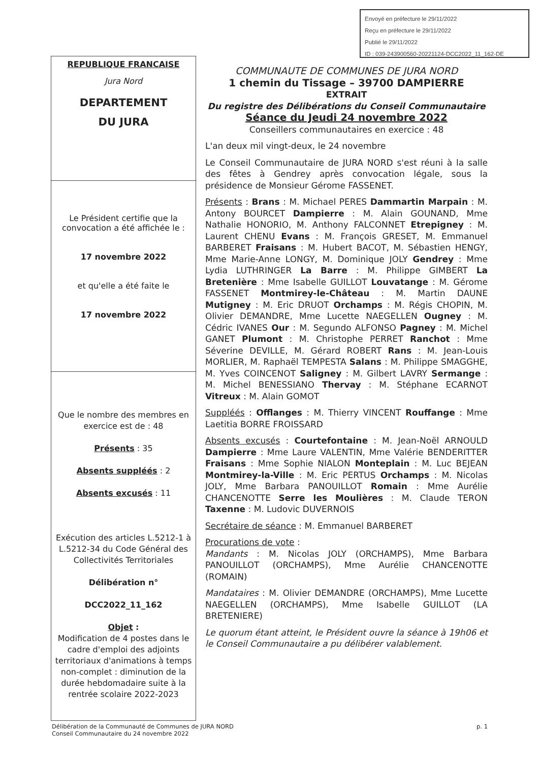Envoyé en préfecture le 29/11/2022
Reçu en préfecture le 29/11/2022
Publié le 29/11/2022
ID : 039-243900560-20221124-DCC2022_11_162-DE
REPUBLIQUE FRANCAISE
Jura Nord
DEPARTEMENT
DU JURA
Le Président certifie que la convocation a été affichée le :
17 novembre 2022
et qu'elle a été faite le
17 novembre 2022
Que le nombre des membres en exercice est de : 48
Présents : 35
Absents suppléés : 2
Absents excusés : 11
Exécution des articles L.5212-1 à L.5212-34 du Code Général des Collectivités Territoriales
Délibération n°
DCC2022_11_162
Objet :
Modification de 4 postes dans le cadre d'emploi des adjoints territoriaux d'animations à temps non-complet : diminution de la durée hebdomadaire suite à la rentrée scolaire 2022-2023
COMMUNAUTE DE COMMUNES DE JURA NORD
1 chemin du Tissage – 39700 DAMPIERRE
EXTRAIT
Du registre des Délibérations du Conseil Communautaire
Séance du Jeudi 24 novembre 2022
Conseillers communautaires en exercice : 48
L'an deux mil vingt-deux, le 24 novembre
Le Conseil Communautaire de JURA NORD s'est réuni à la salle des fêtes à Gendrey après convocation légale, sous la présidence de Monsieur Gérome FASSENET.
Présents : Brans : M. Michael PERES Dammartin Marpain : M. Antony BOURCET Dampierre : M. Alain GOUNAND, Mme Nathalie HONORIO, M. Anthony FALCONNET Etrepigney : M. Laurent CHENU Evans : M. François GRESET, M. Emmanuel BARBERET Fraisans : M. Hubert BACOT, M. Sébastien HENGY, Mme Marie-Anne LONGY, M. Dominique JOLY Gendrey : Mme Lydia LUTHRINGER La Barre : M. Philippe GIMBERT La Bretenière : Mme Isabelle GUILLOT Louvatange : M. Gérome FASSENET Montmirey-le-Château : M. Martin DAUNE Mutigney : M. Eric DRUOT Orchamps : M. Régis CHOPIN, M. Olivier DEMANDRE, Mme Lucette NAEGELLEN Ougney : M. Cédric IVANES Our : M. Segundo ALFONSO Pagney : M. Michel GANET Plumont : M. Christophe PERRET Ranchot : Mme Séverine DEVILLE, M. Gérard ROBERT Rans : M. Jean-Louis MORLIER, M. Raphaël TEMPESTA Salans : M. Philippe SMAGGHE, M. Yves COINCENOT Saligney : M. Gilbert LAVRY Sermange : M. Michel BENESSIANO Thervay : M. Stéphane ECARNOT Vitreux : M. Alain GOMOT
Suppléés : Offlanges : M. Thierry VINCENT Rouffange : Mme Laetitia BORRE FROISSARD
Absents excusés : Courtefontaine : M. Jean-Noël ARNOULD Dampierre : Mme Laure VALENTIN, Mme Valérie BENDERITTER Fraisans : Mme Sophie NIALON Monteplain : M. Luc BEJEAN Montmirey-la-Ville : M. Eric PERTUS Orchamps : M. Nicolas JOLY, Mme Barbara PANOUILLOT Romain : Mme Aurélie CHANCENOTTE Serre les Moulières : M. Claude TERON Taxenne : M. Ludovic DUVERNOIS
Secrétaire de séance : M. Emmanuel BARBERET
Procurations de vote :
Mandants : M. Nicolas JOLY (ORCHAMPS), Mme Barbara PANOUILLOT (ORCHAMPS), Mme Aurélie CHANCENOTTE (ROMAIN)
Mandataires : M. Olivier DEMANDRE (ORCHAMPS), Mme Lucette NAEGELLEN (ORCHAMPS), Mme Isabelle GUILLOT (LA BRETENIERE)
Le quorum étant atteint, le Président ouvre la séance à 19h06 et le Conseil Communautaire a pu délibérer valablement.
Délibération de la Communauté de Communes de JURA NORD
Conseil Communautaire du 24 novembre 2022
p. 1